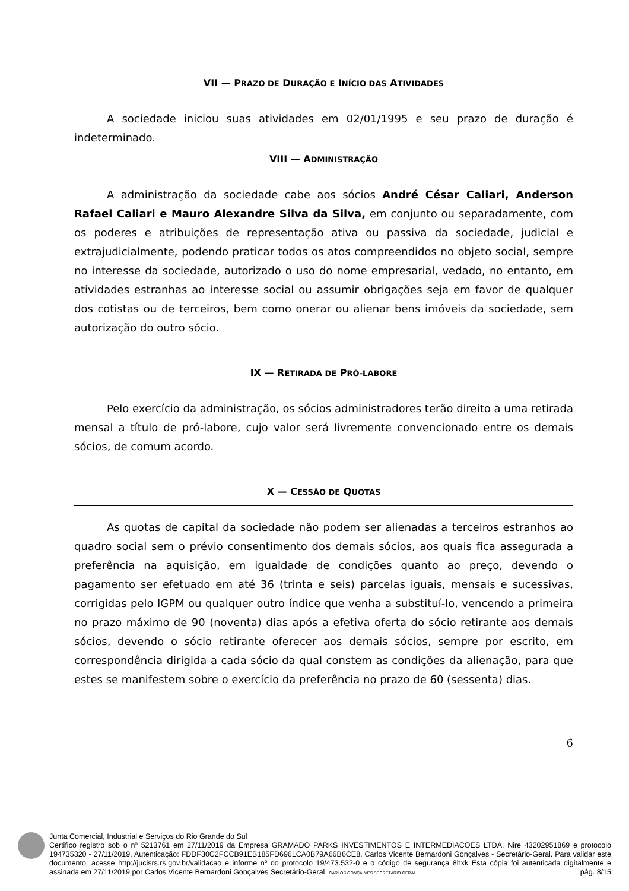VII — PRAZO DE DURAÇÃO E INÍCIO DAS ATIVIDADES
A sociedade iniciou suas atividades em 02/01/1995 e seu prazo de duração é indeterminado.
VIII — ADMINISTRAÇÃO
A administração da sociedade cabe aos sócios André César Caliari, Anderson Rafael Caliari e Mauro Alexandre Silva da Silva, em conjunto ou separadamente, com os poderes e atribuições de representação ativa ou passiva da sociedade, judicial e extrajudicialmente, podendo praticar todos os atos compreendidos no objeto social, sempre no interesse da sociedade, autorizado o uso do nome empresarial, vedado, no entanto, em atividades estranhas ao interesse social ou assumir obrigações seja em favor de qualquer dos cotistas ou de terceiros, bem como onerar ou alienar bens imóveis da sociedade, sem autorização do outro sócio.
IX — RETIRADA DE PRÓ-LABORE
Pelo exercício da administração, os sócios administradores terão direito a uma retirada mensal a título de pró-labore, cujo valor será livremente convencionado entre os demais sócios, de comum acordo.
X — CESSÃO DE QUOTAS
As quotas de capital da sociedade não podem ser alienadas a terceiros estranhos ao quadro social sem o prévio consentimento dos demais sócios, aos quais fica assegurada a preferência na aquisição, em igualdade de condições quanto ao preço, devendo o pagamento ser efetuado em até 36 (trinta e seis) parcelas iguais, mensais e sucessivas, corrigidas pelo IGPM ou qualquer outro índice que venha a substituí-lo, vencendo a primeira no prazo máximo de 90 (noventa) dias após a efetiva oferta do sócio retirante aos demais sócios, devendo o sócio retirante oferecer aos demais sócios, sempre por escrito, em correspondência dirigida a cada sócio da qual constem as condições da alienação, para que estes se manifestem sobre o exercício da preferência no prazo de 60 (sessenta) dias.
6
Junta Comercial, Industrial e Serviços do Rio Grande do Sul
Certifico registro sob o nº 5213761 em 27/11/2019 da Empresa GRAMADO PARKS INVESTIMENTOS E INTERMEDIACOES LTDA, Nire 43202951869 e protocolo 194735320 - 27/11/2019. Autenticação: FDDF30C2FCCB91EB185FD6961CA0B79A66B6CE8. Carlos Vicente Bernardoni Gonçalves - Secretário-Geral. Para validar este documento, acesse http://jucisrs.rs.gov.br/validacao e informe nº do protocolo 19/473.532-0 e o código de segurança 8hxk Esta cópia foi autenticada digitalmente e assinada em 27/11/2019 por Carlos Vicente Bernardoni Gonçalves Secretário-Geral. CARLOS GONÇALVES SECRETÁRIO GERAL pág. 8/15